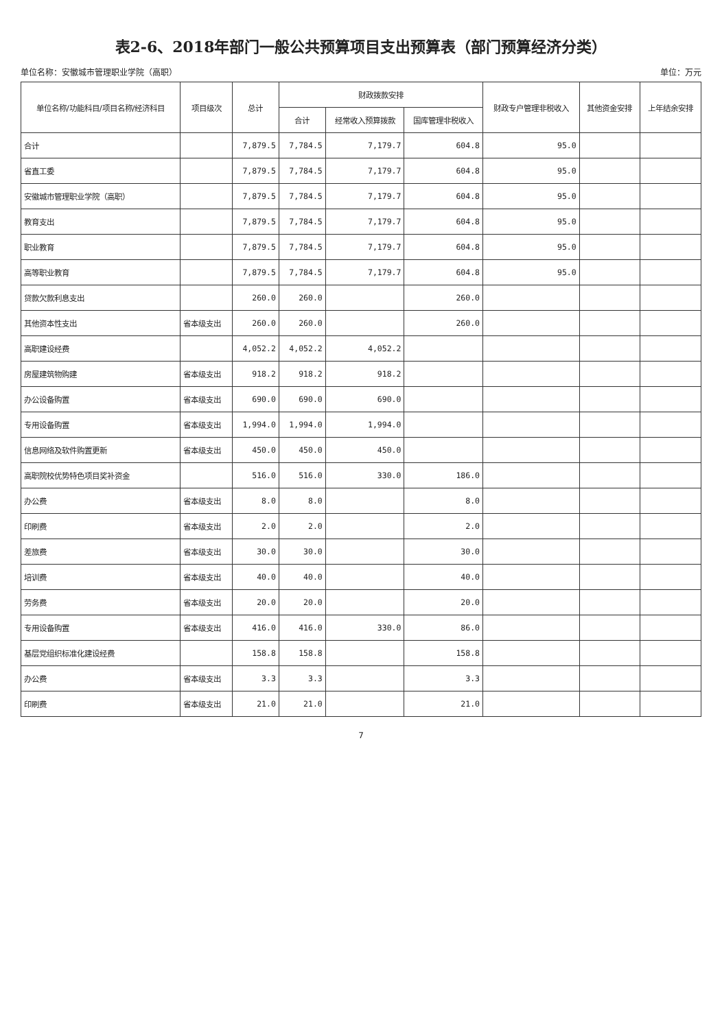表2-6、2018年部门一般公共预算项目支出预算表（部门预算经济分类）
单位名称：安徽城市管理职业学院（高职） 单位：万元
| 单位名称/功能科目/项目名称/经济科目 | 项目级次 | 总计 | 财政拨款安排 | | | 财政专户管理非税收入 | 其他资金安排 | 上年结余安排 |
| --- | --- | --- | --- | --- | --- | --- | --- | --- |
| | | | 合计 | 经常收入预算拨款 | 国库管理非税收入 | | | |
| 合计 | | 7,879.5 | 7,784.5 | 7,179.7 | 604.8 | 95.0 | | |
| 省直工委 | | 7,879.5 | 7,784.5 | 7,179.7 | 604.8 | 95.0 | | |
| 安徽城市管理职业学院（高职） | | 7,879.5 | 7,784.5 | 7,179.7 | 604.8 | 95.0 | | |
| 教育支出 | | 7,879.5 | 7,784.5 | 7,179.7 | 604.8 | 95.0 | | |
| 职业教育 | | 7,879.5 | 7,784.5 | 7,179.7 | 604.8 | 95.0 | | |
| 高等职业教育 | | 7,879.5 | 7,784.5 | 7,179.7 | 604.8 | 95.0 | | |
| 贷款欠款利息支出 | | 260.0 | 260.0 | | 260.0 | | | |
| 其他资本性支出 | 省本级支出 | 260.0 | 260.0 | | 260.0 | | | |
| 高职建设经费 | | 4,052.2 | 4,052.2 | 4,052.2 | | | | |
| 房屋建筑物购建 | 省本级支出 | 918.2 | 918.2 | 918.2 | | | | |
| 办公设备购置 | 省本级支出 | 690.0 | 690.0 | 690.0 | | | | |
| 专用设备购置 | 省本级支出 | 1,994.0 | 1,994.0 | 1,994.0 | | | | |
| 信息网络及软件购置更新 | 省本级支出 | 450.0 | 450.0 | 450.0 | | | | |
| 高职院校优势特色项目奖补资金 | | 516.0 | 516.0 | 330.0 | 186.0 | | | |
| 办公费 | 省本级支出 | 8.0 | 8.0 | | 8.0 | | | |
| 印刷费 | 省本级支出 | 2.0 | 2.0 | | 2.0 | | | |
| 差旅费 | 省本级支出 | 30.0 | 30.0 | | 30.0 | | | |
| 培训费 | 省本级支出 | 40.0 | 40.0 | | 40.0 | | | |
| 劳务费 | 省本级支出 | 20.0 | 20.0 | | 20.0 | | | |
| 专用设备购置 | 省本级支出 | 416.0 | 416.0 | 330.0 | 86.0 | | | |
| 基层党组织标准化建设经费 | | 158.8 | 158.8 | | 158.8 | | | |
| 办公费 | 省本级支出 | 3.3 | 3.3 | | 3.3 | | | |
| 印刷费 | 省本级支出 | 21.0 | 21.0 | | 21.0 | | | |
7